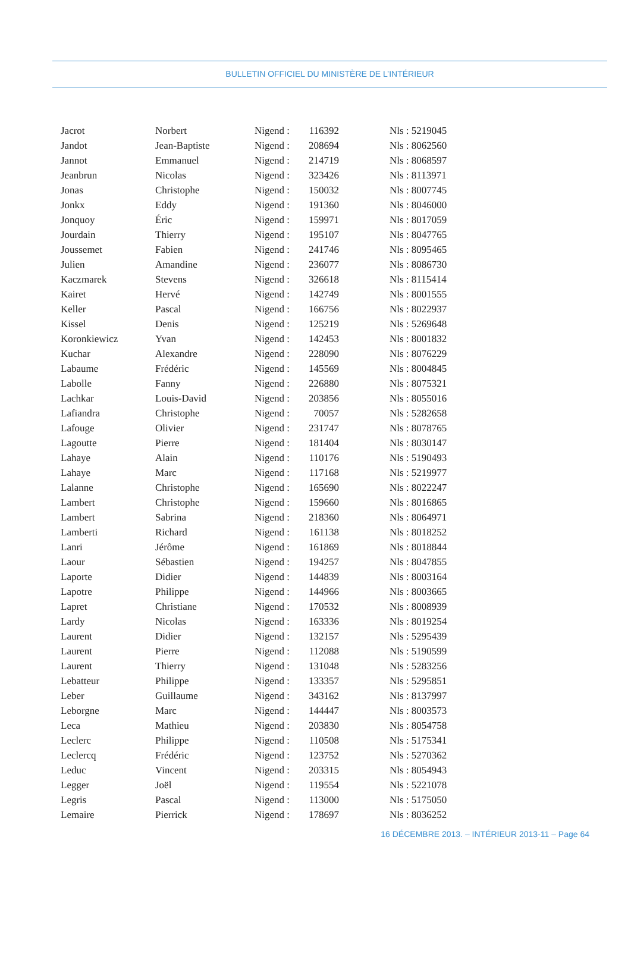BULLETIN OFFICIEL DU MINISTÈRE DE L’INTÉRIEUR
| Jacrot | Norbert | Nigend : | 116392 | Nls : 5219045 |
| Jandot | Jean-Baptiste | Nigend : | 208694 | Nls : 8062560 |
| Jannot | Emmanuel | Nigend : | 214719 | Nls : 8068597 |
| Jeanbrun | Nicolas | Nigend : | 323426 | Nls : 8113971 |
| Jonas | Christophe | Nigend : | 150032 | Nls : 8007745 |
| Jonkx | Eddy | Nigend : | 191360 | Nls : 8046000 |
| Jonquoy | Éric | Nigend : | 159971 | Nls : 8017059 |
| Jourdain | Thierry | Nigend : | 195107 | Nls : 8047765 |
| Joussemet | Fabien | Nigend : | 241746 | Nls : 8095465 |
| Julien | Amandine | Nigend : | 236077 | Nls : 8086730 |
| Kaczmarek | Stevens | Nigend : | 326618 | Nls : 8115414 |
| Kairet | Hervé | Nigend : | 142749 | Nls : 8001555 |
| Keller | Pascal | Nigend : | 166756 | Nls : 8022937 |
| Kissel | Denis | Nigend : | 125219 | Nls : 5269648 |
| Koronkiewicz | Yvan | Nigend : | 142453 | Nls : 8001832 |
| Kuchar | Alexandre | Nigend : | 228090 | Nls : 8076229 |
| Labaume | Frédéric | Nigend : | 145569 | Nls : 8004845 |
| Labolle | Fanny | Nigend : | 226880 | Nls : 8075321 |
| Lachkar | Louis-David | Nigend : | 203856 | Nls : 8055016 |
| Lafiandra | Christophe | Nigend : | 70057 | Nls : 5282658 |
| Lafouge | Olivier | Nigend : | 231747 | Nls : 8078765 |
| Lagoutte | Pierre | Nigend : | 181404 | Nls : 8030147 |
| Lahaye | Alain | Nigend : | 110176 | Nls : 5190493 |
| Lahaye | Marc | Nigend : | 117168 | Nls : 5219977 |
| Lalanne | Christophe | Nigend : | 165690 | Nls : 8022247 |
| Lambert | Christophe | Nigend : | 159660 | Nls : 8016865 |
| Lambert | Sabrina | Nigend : | 218360 | Nls : 8064971 |
| Lamberti | Richard | Nigend : | 161138 | Nls : 8018252 |
| Lanri | Jérôme | Nigend : | 161869 | Nls : 8018844 |
| Laour | Sébastien | Nigend : | 194257 | Nls : 8047855 |
| Laporte | Didier | Nigend : | 144839 | Nls : 8003164 |
| Lapotre | Philippe | Nigend : | 144966 | Nls : 8003665 |
| Lapret | Christiane | Nigend : | 170532 | Nls : 8008939 |
| Lardy | Nicolas | Nigend : | 163336 | Nls : 8019254 |
| Laurent | Didier | Nigend : | 132157 | Nls : 5295439 |
| Laurent | Pierre | Nigend : | 112088 | Nls : 5190599 |
| Laurent | Thierry | Nigend : | 131048 | Nls : 5283256 |
| Lebatteur | Philippe | Nigend : | 133357 | Nls : 5295851 |
| Leber | Guillaume | Nigend : | 343162 | Nls : 8137997 |
| Leborgne | Marc | Nigend : | 144447 | Nls : 8003573 |
| Leca | Mathieu | Nigend : | 203830 | Nls : 8054758 |
| Leclerc | Philippe | Nigend : | 110508 | Nls : 5175341 |
| Leclercq | Frédéric | Nigend : | 123752 | Nls : 5270362 |
| Leduc | Vincent | Nigend : | 203315 | Nls : 8054943 |
| Legger | Joël | Nigend : | 119554 | Nls : 5221078 |
| Legris | Pascal | Nigend : | 113000 | Nls : 5175050 |
| Lemaire | Pierrick | Nigend : | 178697 | Nls : 8036252 |
16 DÉCEMBRE 2013. – INTÉRIEUR 2013-11 – Page 64